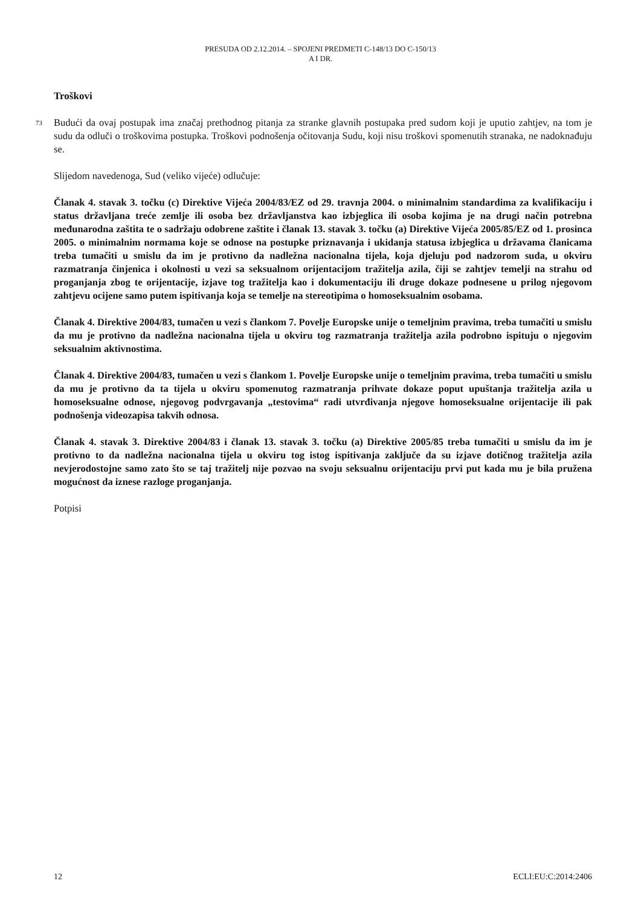PRESUDA OD 2.12.2014. – SPOJENI PREDMETI C-148/13 DO C-150/13
A I DR.
Troškovi
73 Budući da ovaj postupak ima značaj prethodnog pitanja za stranke glavnih postupaka pred sudom koji je uputio zahtjev, na tom je sudu da odluči o troškovima postupka. Troškovi podnošenja očitovanja Sudu, koji nisu troškovi spomenutih stranaka, ne nadoknađuju se.
Slijedom navedenoga, Sud (veliko vijeće) odlučuje:
Članak 4. stavak 3. točku (c) Direktive Vijeća 2004/83/EZ od 29. travnja 2004. o minimalnim standardima za kvalifikaciju i status državljana treće zemlje ili osoba bez državljanstva kao izbjeglica ili osoba kojima je na drugi način potrebna međunarodna zaštita te o sadržaju odobrene zaštite i članak 13. stavak 3. točku (a) Direktive Vijeća 2005/85/EZ od 1. prosinca 2005. o minimalnim normama koje se odnose na postupke priznavanja i ukidanja statusa izbjeglica u državama članicama treba tumačiti u smislu da im je protivno da nadležna nacionalna tijela, koja djeluju pod nadzorom suda, u okviru razmatranja činjenica i okolnosti u vezi sa seksualnom orijentacijom tražitelja azila, čiji se zahtjev temelji na strahu od proganjanja zbog te orijentacije, izjave tog tražitelja kao i dokumentaciju ili druge dokaze podnesene u prilog njegovom zahtjevu ocijene samo putem ispitivanja koja se temelje na stereotipima o homoseksualnim osobama.
Članak 4. Direktive 2004/83, tumačen u vezi s člankom 7. Povelje Europske unije o temeljnim pravima, treba tumačiti u smislu da mu je protivno da nadležna nacionalna tijela u okviru tog razmatranja tražitelja azila podrobno ispituju o njegovim seksualnim aktivnostima.
Članak 4. Direktive 2004/83, tumačen u vezi s člankom 1. Povelje Europske unije o temeljnim pravima, treba tumačiti u smislu da mu je protivno da ta tijela u okviru spomenutog razmatranja prihvate dokaze poput upuštanja tražitelja azila u homoseksualne odnose, njegovog podvrgavanja „testovima“ radi utvrđivanja njegove homoseksualne orijentacije ili pak podnošenja videozapisa takvih odnosa.
Članak 4. stavak 3. Direktive 2004/83 i članak 13. stavak 3. točku (a) Direktive 2005/85 treba tumačiti u smislu da im je protivno to da nadležna nacionalna tijela u okviru tog istog ispitivanja zaključe da su izjave dotičnog tražitelja azila nevjerodostojne samo zato što se taj tražitelj nije pozvao na svoju seksualnu orijentaciju prvi put kada mu je bila pružena mogućnost da iznese razloge proganjanja.
Potpisi
12 ECLI:EU:C:2014:2406